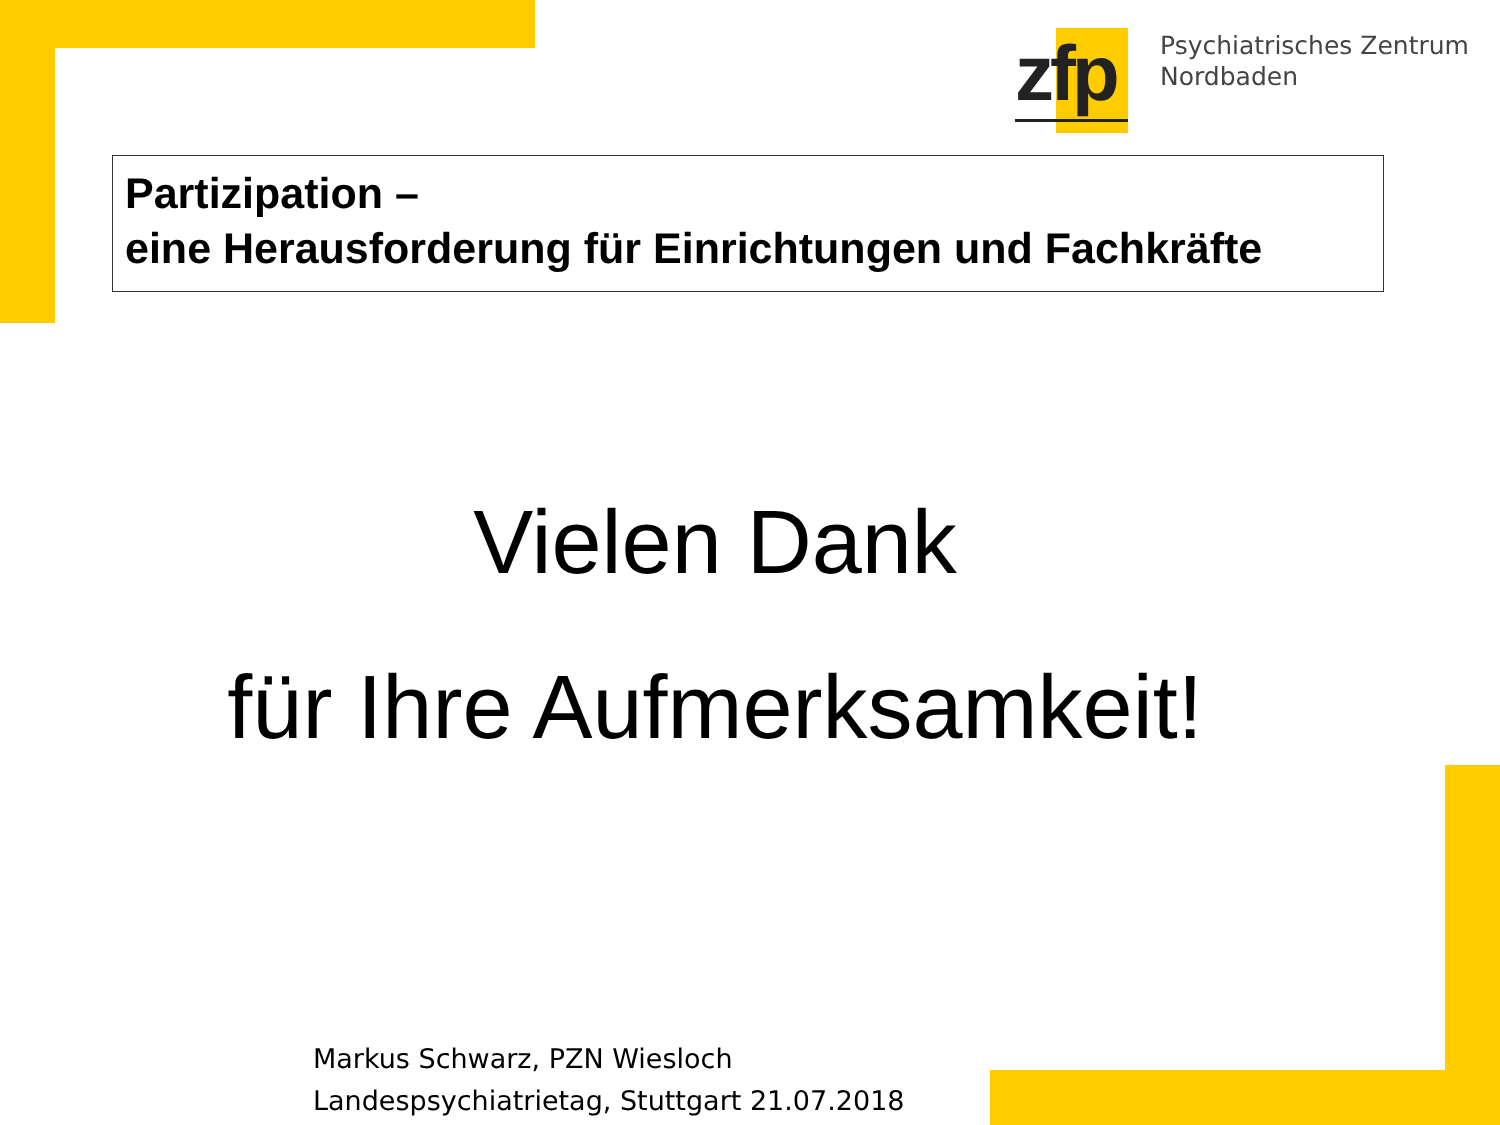zfp
Psychiatrisches Zentrum
Nordbaden
Partizipation –
eine Herausforderung für Einrichtungen und Fachkräfte
Vielen Dank
für Ihre Aufmerksamkeit!
Markus Schwarz, PZN Wiesloch
Landespsychiatrietag, Stuttgart 21.07.2018